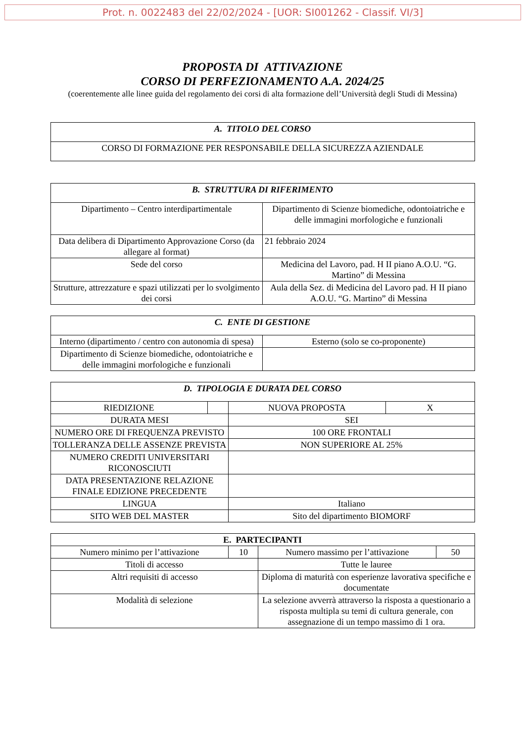Prot. n. 0022483 del 22/02/2024 - [UOR: SI001262 - Classif. VI/3]
PROPOSTA DI ATTIVAZIONE
CORSO DI PERFEZIONAMENTO A.A. 2024/25
(coerentemente alle linee guida del regolamento dei corsi di alta formazione dell’Università degli Studi di Messina)
| A. TITOLO DEL CORSO |
| --- |
| CORSO DI FORMAZIONE PER RESPONSABILE DELLA SICUREZZA AZIENDALE |
| B. STRUTTURA DI RIFERIMENTO | |
| --- | --- |
| Dipartimento – Centro interdipartimentale | Dipartimento di Scienze biomediche, odontoiatriche e delle immagini morfologiche e funzionali |
| Data delibera di Dipartimento Approvazione Corso (da allegare al format) | 21 febbraio 2024 |
| Sede del corso | Medicina del Lavoro, pad. H II piano A.O.U. “G. Martino” di Messina |
| Strutture, attrezzature e spazi utilizzati per lo svolgimento dei corsi | Aula della Sez. di Medicina del Lavoro pad. H II piano A.O.U. “G. Martino” di Messina |
| C. ENTE DI GESTIONE | |
| --- | --- |
| Interno (dipartimento / centro con autonomia di spesa) | Esterno (solo se co-proponente) |
| Dipartimento di Scienze biomediche, odontoiatriche e delle immagini morfologiche e funzionali | |
| D. TIPOLOGIA E DURATA DEL CORSO | | | |
| --- | --- | --- | --- |
| RIEDIZIONE | | NUOVA PROPOSTA | X |
| DURATA MESI | | SEI | |
| NUMERO ORE DI FREQUENZA PREVISTO | | 100 ORE FRONTALI | |
| TOLLERANZA DELLE ASSENZE PREVISTA | | NON SUPERIORE AL 25% | |
| NUMERO CREDITI UNIVERSITARI RICONOSCIUTI | | | |
| DATA PRESENTAZIONE RELAZIONE FINALE EDIZIONE PRECEDENTE | | | |
| LINGUA | | Italiano | |
| SITO WEB DEL MASTER | | Sito del dipartimento BIOMORF | |
| E. PARTECIPANTI | | | |
| Numero minimo per l’attivazione | 10 | Numero massimo per l’attivazione | 50 |
| Titoli di accesso | | Tutte le lauree | |
| Altri requisiti di accesso | | Diploma di maturità con esperienze lavorativa specifiche e documentate | |
| Modalità di selezione | | La selezione avverrà attraverso la risposta a questionario a risposta multipla su temi di cultura generale, con assegnazione di un tempo massimo di 1 ora. | |